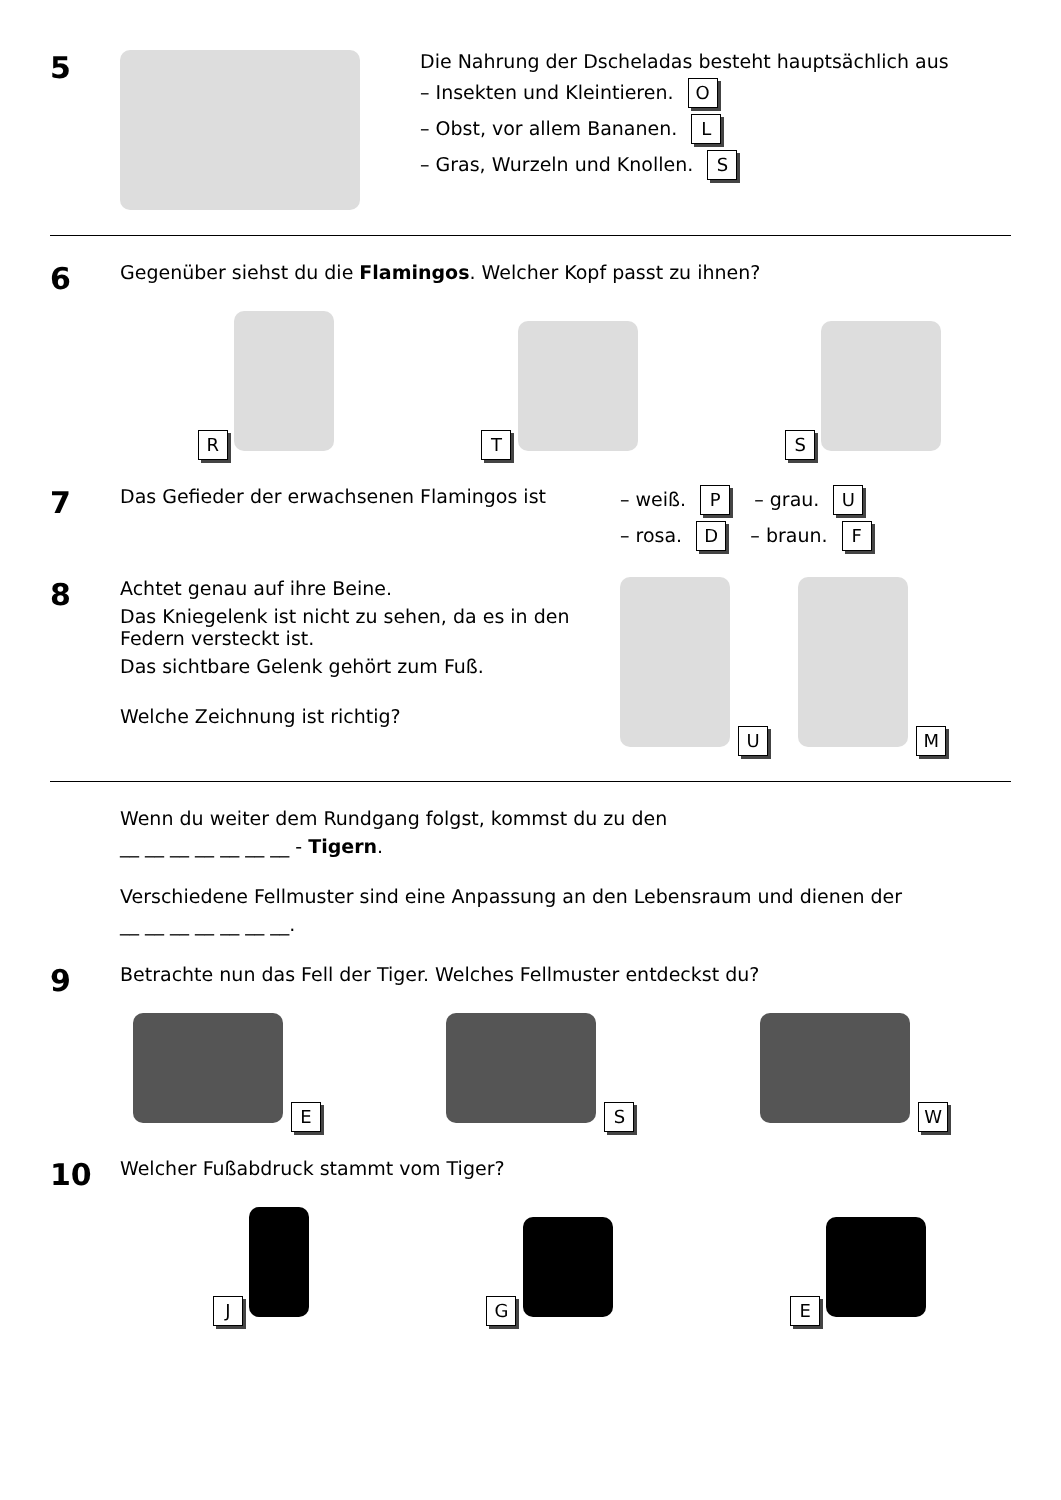5
Die Nahrung der Dscheladas besteht hauptsächlich aus
– Insekten und Kleintieren. O
– Obst, vor allem Bananen. L
– Gras, Wurzeln und Knollen. S
6
Gegenüber siehst du die Flamingos. Welcher Kopf passt zu ihnen?
R
T
S
7
Das Gefieder der erwachsenen Flamingos ist – weiß. P – grau. U
– rosa. D – braun. F
8
Achtet genau auf ihre Beine.
Das Kniegelenk ist nicht zu sehen, da es in den Federn versteckt ist.
Das sichtbare Gelenk gehört zum Fuß.
Welche Zeichnung ist richtig?
U M
Wenn du weiter dem Rundgang folgst, kommst du zu den
__ __ __ __ __ __ __ - Tigern.
Verschiedene Fellmuster sind eine Anpassung an den Lebensraum und dienen der
__ __ __ __ __ __ __.
9
Betrachte nun das Fell der Tiger. Welches Fellmuster entdeckst du?
E
S
W
10
Welcher Fußabdruck stammt vom Tiger?
J
G
E